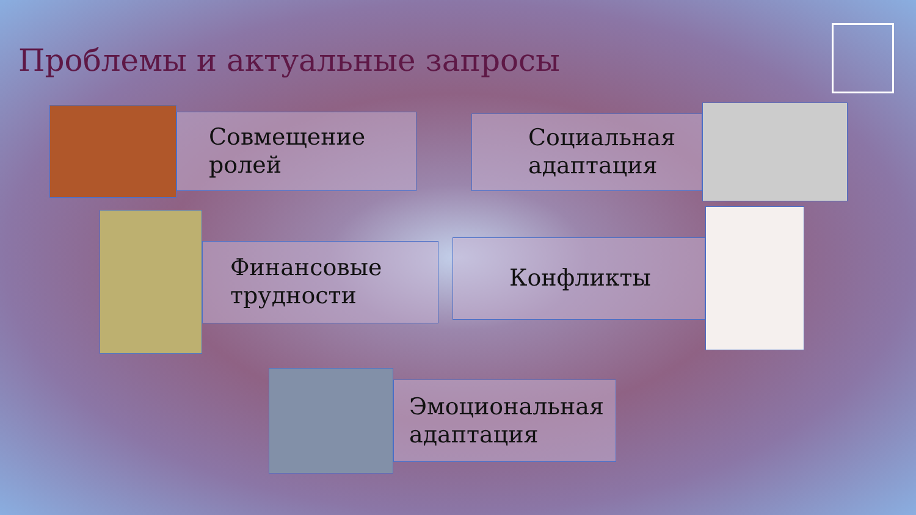Проблемы и актуальные запросы
Совмещение
ролей
Социальная
адаптация
Финансовые
трудности
Конфликты
Эмоциональная
адаптация